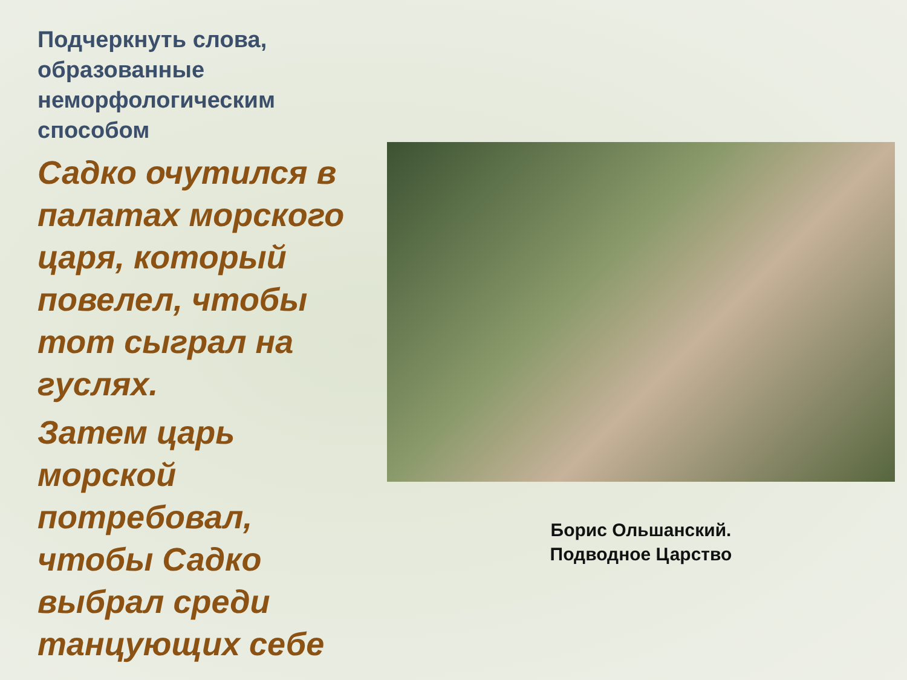Подчеркнуть слова, образованные неморфологическим способом
Садко очутился в палатах морского царя, который повелел, чтобы тот сыграл на гуслях.
Затем царь морской потребовал, чтобы Садко выбрал среди танцующих себе
Борис Ольшанский.
Подводное Царство